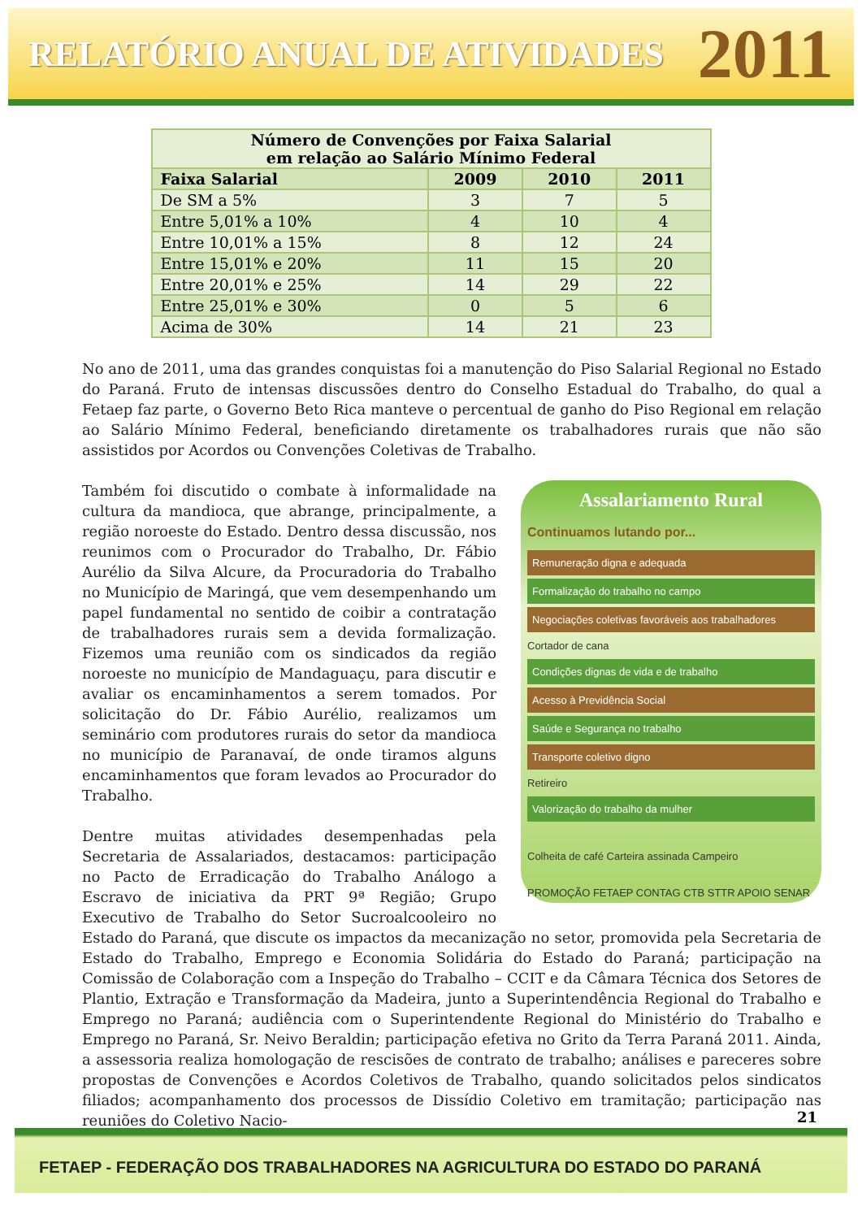RELATÓRIO ANUAL DE ATIVIDADES 2011
| Número de Convenções por Faixa Salarial em relação ao Salário Mínimo Federal | | | |
| --- | --- | --- | --- |
| Faixa Salarial | 2009 | 2010 | 2011 |
| De SM a 5% | 3 | 7 | 5 |
| Entre 5,01% a 10% | 4 | 10 | 4 |
| Entre 10,01% a 15% | 8 | 12 | 24 |
| Entre 15,01% e 20% | 11 | 15 | 20 |
| Entre 20,01% e 25% | 14 | 29 | 22 |
| Entre 25,01% e 30% | 0 | 5 | 6 |
| Acima de 30% | 14 | 21 | 23 |
No ano de 2011, uma das grandes conquistas foi a manutenção do Piso Salarial Regional no Estado do Paraná. Fruto de intensas discussões dentro do Conselho Estadual do Trabalho, do qual a Fetaep faz parte, o Governo Beto Rica manteve o percentual de ganho do Piso Regional em relação ao Salário Mínimo Federal, beneficiando diretamente os trabalhadores rurais que não são assistidos por Acordos ou Convenções Coletivas de Trabalho.
Assalariamento Rural
Continuamos lutando por...
Remuneração digna e adequada
Formalização do trabalho no campo
Negociações coletivas favoráveis aos trabalhadores
Cortador de cana
Condições dignas de vida e de trabalho
Acesso à Previdência Social
Saúde e Segurança no trabalho
Transporte coletivo digno
Retireiro
Valorização do trabalho da mulher
Colheita de café Carteira assinada Campeiro
PROMOÇÃO FETAEP CONTAG CTB STTR APOIO SENAR
Também foi discutido o combate à informalidade na cultura da mandioca, que abrange, principalmente, a região noroeste do Estado. Dentro dessa discussão, nos reunimos com o Procurador do Trabalho, Dr. Fábio Aurélio da Silva Alcure, da Procuradoria do Trabalho no Município de Maringá, que vem desempenhando um papel fundamental no sentido de coibir a contratação de trabalhadores rurais sem a devida formalização. Fizemos uma reunião com os sindicados da região noroeste no município de Mandaguaçu, para discutir e avaliar os encaminhamentos a serem tomados. Por solicitação do Dr. Fábio Aurélio, realizamos um seminário com produtores rurais do setor da mandioca no município de Paranavaí, de onde tiramos alguns encaminhamentos que foram levados ao Procurador do Trabalho.
Dentre muitas atividades desempenhadas pela Secretaria de Assalariados, destacamos: participação no Pacto de Erradicação do Trabalho Análogo a Escravo de iniciativa da PRT 9ª Região; Grupo Executivo de Trabalho do Setor Sucroalcooleiro no Estado do Paraná, que discute os impactos da mecanização no setor, promovida pela Secretaria de Estado do Trabalho, Emprego e Economia Solidária do Estado do Paraná; participação na Comissão de Colaboração com a Inspeção do Trabalho – CCIT e da Câmara Técnica dos Setores de Plantio, Extração e Transformação da Madeira, junto a Superintendência Regional do Trabalho e Emprego no Paraná; audiência com o Superintendente Regional do Ministério do Trabalho e Emprego no Paraná, Sr. Neivo Beraldin; participação efetiva no Grito da Terra Paraná 2011. Ainda, a assessoria realiza homologação de rescisões de contrato de trabalho; análises e pareceres sobre propostas de Convenções e Acordos Coletivos de Trabalho, quando solicitados pelos sindicatos filiados; acompanhamento dos processos de Dissídio Coletivo em tramitação; participação nas reuniões do Coletivo Nacio-
21
FETAEP - FEDERAÇÃO DOS TRABALHADORES NA AGRICULTURA DO ESTADO DO PARANÁ